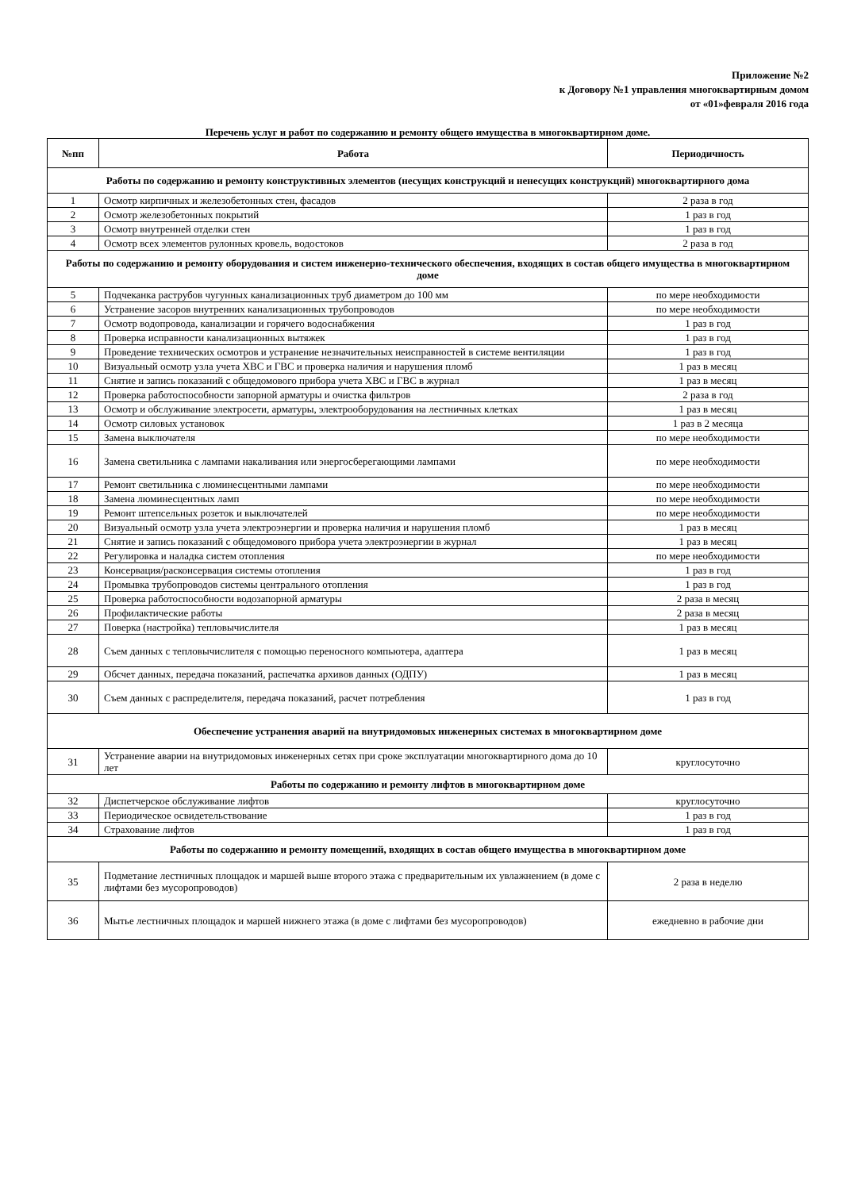Приложение №2
к Договору №1 управления многоквартирным домом
от «01»февраля 2016 года
Перечень услуг и работ по содержанию и ремонту общего имущества в многоквартирном доме.
| №пп | Работа | Периодичность |
| --- | --- | --- |
| Работы по содержанию и ремонту конструктивных элементов (несущих конструкций и ненесущих конструкций) многоквартирного дома | | |
| 1 | Осмотр кирпичных и железобетонных стен, фасадов | 2 раза в год |
| 2 | Осмотр железобетонных покрытий | 1 раз в год |
| 3 | Осмотр внутренней отделки стен | 1 раз в год |
| 4 | Осмотр всех элементов рулонных кровель, водостоков | 2 раза в год |
| Работы по содержанию и ремонту оборудования и систем инженерно-технического обеспечения, входящих в состав общего имущества в многоквартирном доме | | |
| 5 | Подчеканка раструбов чугунных канализационных труб диаметром до 100 мм | по мере необходимости |
| 6 | Устранение засоров внутренних канализационных трубопроводов | по мере необходимости |
| 7 | Осмотр водопровода, канализации и горячего водоснабжения | 1 раз в год |
| 8 | Проверка исправности канализационных вытяжек | 1 раз в год |
| 9 | Проведение технических осмотров и устранение незначительных неисправностей в системе вентиляции | 1 раз в год |
| 10 | Визуальный осмотр узла учета ХВС и ГВС и проверка наличия и нарушения пломб | 1 раз в месяц |
| 11 | Снятие и запись показаний с общедомового прибора учета ХВС и ГВС в журнал | 1 раз в месяц |
| 12 | Проверка работоспособности запорной арматуры и очистка фильтров | 2 раза в год |
| 13 | Осмотр и обслуживание электросети, арматуры, электрооборудования на лестничных клетках | 1 раз в месяц |
| 14 | Осмотр силовых установок | 1 раз в 2 месяца |
| 15 | Замена выключателя | по мере необходимости |
| 16 | Замена светильника с лампами накаливания или энергосберегающими лампами | по мере необходимости |
| 17 | Ремонт светильника с люминесцентными лампами | по мере необходимости |
| 18 | Замена люминесцентных ламп | по мере необходимости |
| 19 | Ремонт штепсельных розеток и выключателей | по мере необходимости |
| 20 | Визуальный осмотр узла учета электроэнергии и проверка наличия и нарушения пломб | 1 раз в месяц |
| 21 | Снятие и запись показаний с общедомового прибора учета электроэнергии в журнал | 1 раз в месяц |
| 22 | Регулировка и наладка систем отопления | по мере необходимости |
| 23 | Консервация/расконсервация системы отопления | 1 раз в год |
| 24 | Промывка трубопроводов системы центрального отопления | 1 раз в год |
| 25 | Проверка работоспособности водозапорной арматуры | 2 раза в месяц |
| 26 | Профилактические работы | 2 раза в месяц |
| 27 | Поверка (настройка) тепловычислителя | 1 раз в месяц |
| 28 | Съем данных с тепловычислителя с помощью переносного компьютера, адаптера | 1 раз в месяц |
| 29 | Обсчет данных, передача показаний, распечатка архивов данных (ОДПУ) | 1 раз в месяц |
| 30 | Съем данных с распределителя, передача показаний, расчет потребления | 1 раз в год |
| Обеспечение устранения аварий на внутридомовых инженерных системах в многоквартирном доме | | |
| 31 | Устранение аварии на внутридомовых инженерных сетях при сроке эксплуатации многоквартирного дома до 10 лет | круглосуточно |
| Работы по содержанию и ремонту лифтов в многоквартирном доме | | |
| 32 | Диспетчерское обслуживание лифтов | круглосуточно |
| 33 | Периодическое освидетельствование | 1 раз в год |
| 34 | Страхование лифтов | 1 раз в год |
| Работы по содержанию и ремонту помещений, входящих в состав общего имущества в многоквартирном доме | | |
| 35 | Подметание лестничных площадок и маршей выше второго этажа с предварительным их увлажнением (в доме с лифтами без мусоропроводов) | 2 раза в неделю |
| 36 | Мытье лестничных площадок и маршей нижнего этажа (в доме с лифтами без мусоропроводов) | ежедневно в рабочие дни |